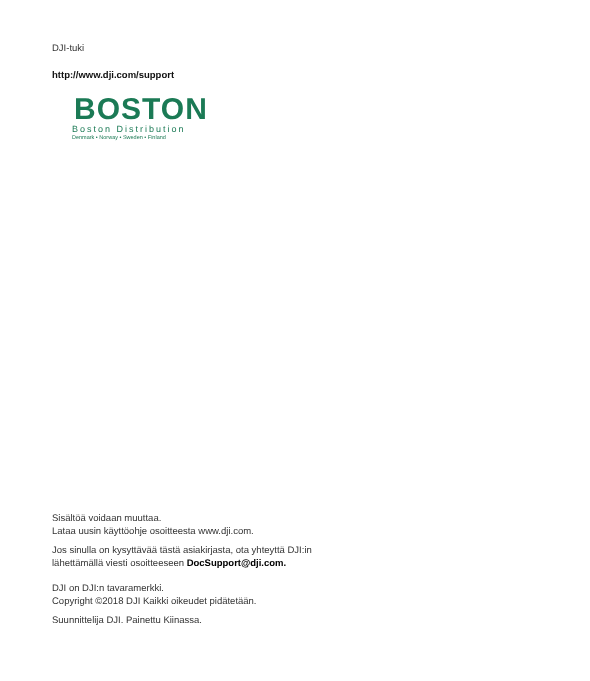DJI-tuki
http://www.dji.com/support
BOSTON
Boston Distribution
Denmark • Norway • Sweden • Finland
Sisältöä voidaan muuttaa.
Lataa uusin käyttöohje osoitteesta www.dji.com.
Jos sinulla on kysyttävää tästä asiakirjasta, ota yhteyttä DJI:in
lähettämällä viesti osoitteeseen DocSupport@dji.com.
DJI on DJI:n tavaramerkki.
Copyright ©2018 DJI Kaikki oikeudet pidätetään.
Suunnittelija DJI. Painettu Kiinassa.